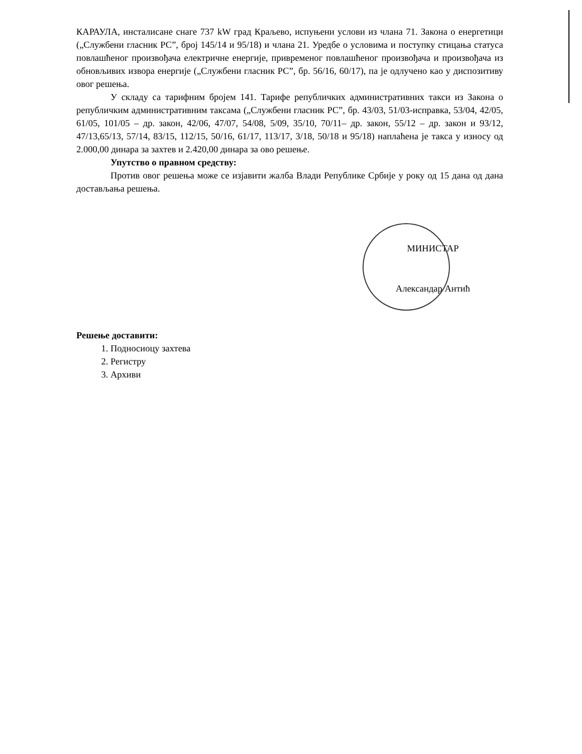КАРАУЛА, инсталисане снаге 737 kW град Краљево, испуњени услови из члана 71. Закона о енергетици („Службени гласник РС”, број 145/14 и 95/18) и члана 21. Уредбе о условима и поступку стицања статуса повлашћеног произвођача електричне енергије, привременог повлашћеног произвођача и произвођача из обновљивих извора енергије („Службени гласник РС”, бр. 56/16, 60/17), па је одлучено као у диспозитиву овог решења.
У складу са тарифним бројем 141. Тарифе републичких административних такси из Закона о републичким административним таксама („Службени гласник РС”, бр. 43/03, 51/03-исправка, 53/04, 42/05, 61/05, 101/05 – др. закон, 42/06, 47/07, 54/08, 5/09, 35/10, 70/11– др. закон, 55/12 – др. закон и 93/12, 47/13,65/13, 57/14, 83/15, 112/15, 50/16, 61/17, 113/17, 3/18, 50/18 и 95/18) наплаћена је такса у износу од 2.000,00 динара за захтев и 2.420,00 динара за ово решење.
Упутство о правном средству:
Против овог решења може се изјавити жалба Влади Републике Србије у року од 15 дана од дана достављања решења.
МИНИСТАР
Александар Антић
Решење доставити:
1. Подносиоцу захтева
2. Регистру
3. Архиви